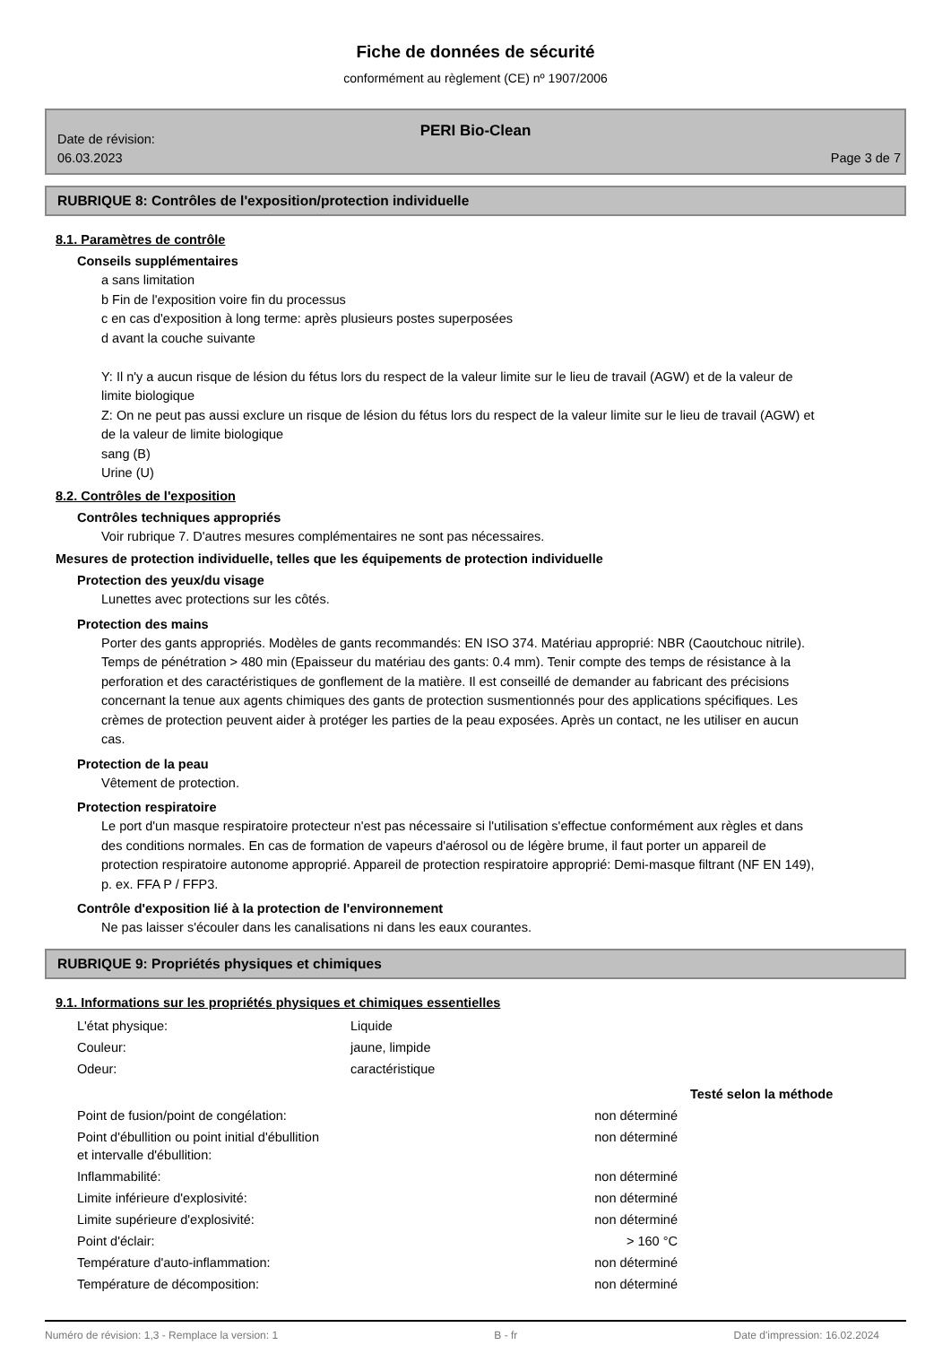Fiche de données de sécurité
conformément au règlement (CE) nº 1907/2006
PERI Bio-Clean
Date de révision:
06.03.2023
Page 3 de 7
RUBRIQUE 8: Contrôles de l'exposition/protection individuelle
8.1. Paramètres de contrôle
Conseils supplémentaires
a sans limitation
b Fin de l'exposition voire fin du processus
c en cas d'exposition à long terme: après plusieurs postes superposées
d avant la couche suivante
Y: Il n'y a aucun risque de lésion du fétus lors du respect de la valeur limite sur le lieu de travail (AGW) et de la valeur de limite biologique
Z: On ne peut pas aussi exclure un risque de lésion du fétus lors du respect de la valeur limite sur le lieu de travail (AGW) et de la valeur de limite biologique
sang (B)
Urine (U)
8.2. Contrôles de l'exposition
Contrôles techniques appropriés
Voir rubrique 7. D'autres mesures complémentaires ne sont pas nécessaires.
Mesures de protection individuelle, telles que les équipements de protection individuelle
Protection des yeux/du visage
Lunettes avec protections sur les côtés.
Protection des mains
Porter des gants appropriés. Modèles de gants recommandés: EN ISO 374. Matériau approprié: NBR (Caoutchouc nitrile). Temps de pénétration > 480 min (Epaisseur du matériau des gants: 0.4 mm). Tenir compte des temps de résistance à la perforation et des caractéristiques de gonflement de la matière. Il est conseillé de demander au fabricant des précisions concernant la tenue aux agents chimiques des gants de protection susmentionnés pour des applications spécifiques. Les crèmes de protection peuvent aider à protéger les parties de la peau exposées. Après un contact, ne les utiliser en aucun cas.
Protection de la peau
Vêtement de protection.
Protection respiratoire
Le port d'un masque respiratoire protecteur n'est pas nécessaire si l'utilisation s'effectue conformément aux règles et dans des conditions normales. En cas de formation de vapeurs d'aérosol ou de légère brume, il faut porter un appareil de protection respiratoire autonome approprié. Appareil de protection respiratoire approprié: Demi-masque filtrant (NF EN 149), p. ex. FFA P / FFP3.
Contrôle d'exposition lié à la protection de l'environnement
Ne pas laisser s'écouler dans les canalisations ni dans les eaux courantes.
RUBRIQUE 9: Propriétés physiques et chimiques
9.1. Informations sur les propriétés physiques et chimiques essentielles
| L'état physique: | Liquide |
| Couleur: | jaune, limpide |
| Odeur: | caractéristique |
| | | Testé selon la méthode |
| Point de fusion/point de congélation: | non déterminé | |
| Point d'ébullition ou point initial d'ébullition et intervalle d'ébullition: | non déterminé | |
| Inflammabilité: | non déterminé | |
| Limite inférieure d'explosivité: | non déterminé | |
| Limite supérieure d'explosivité: | non déterminé | |
| Point d'éclair: | > 160 °C | |
| Température d'auto-inflammation: | non déterminé | |
| Température de décomposition: | non déterminé | |
Numéro de révision: 1,3 - Remplace la version: 1 B - fr Date d'impression: 16.02.2024